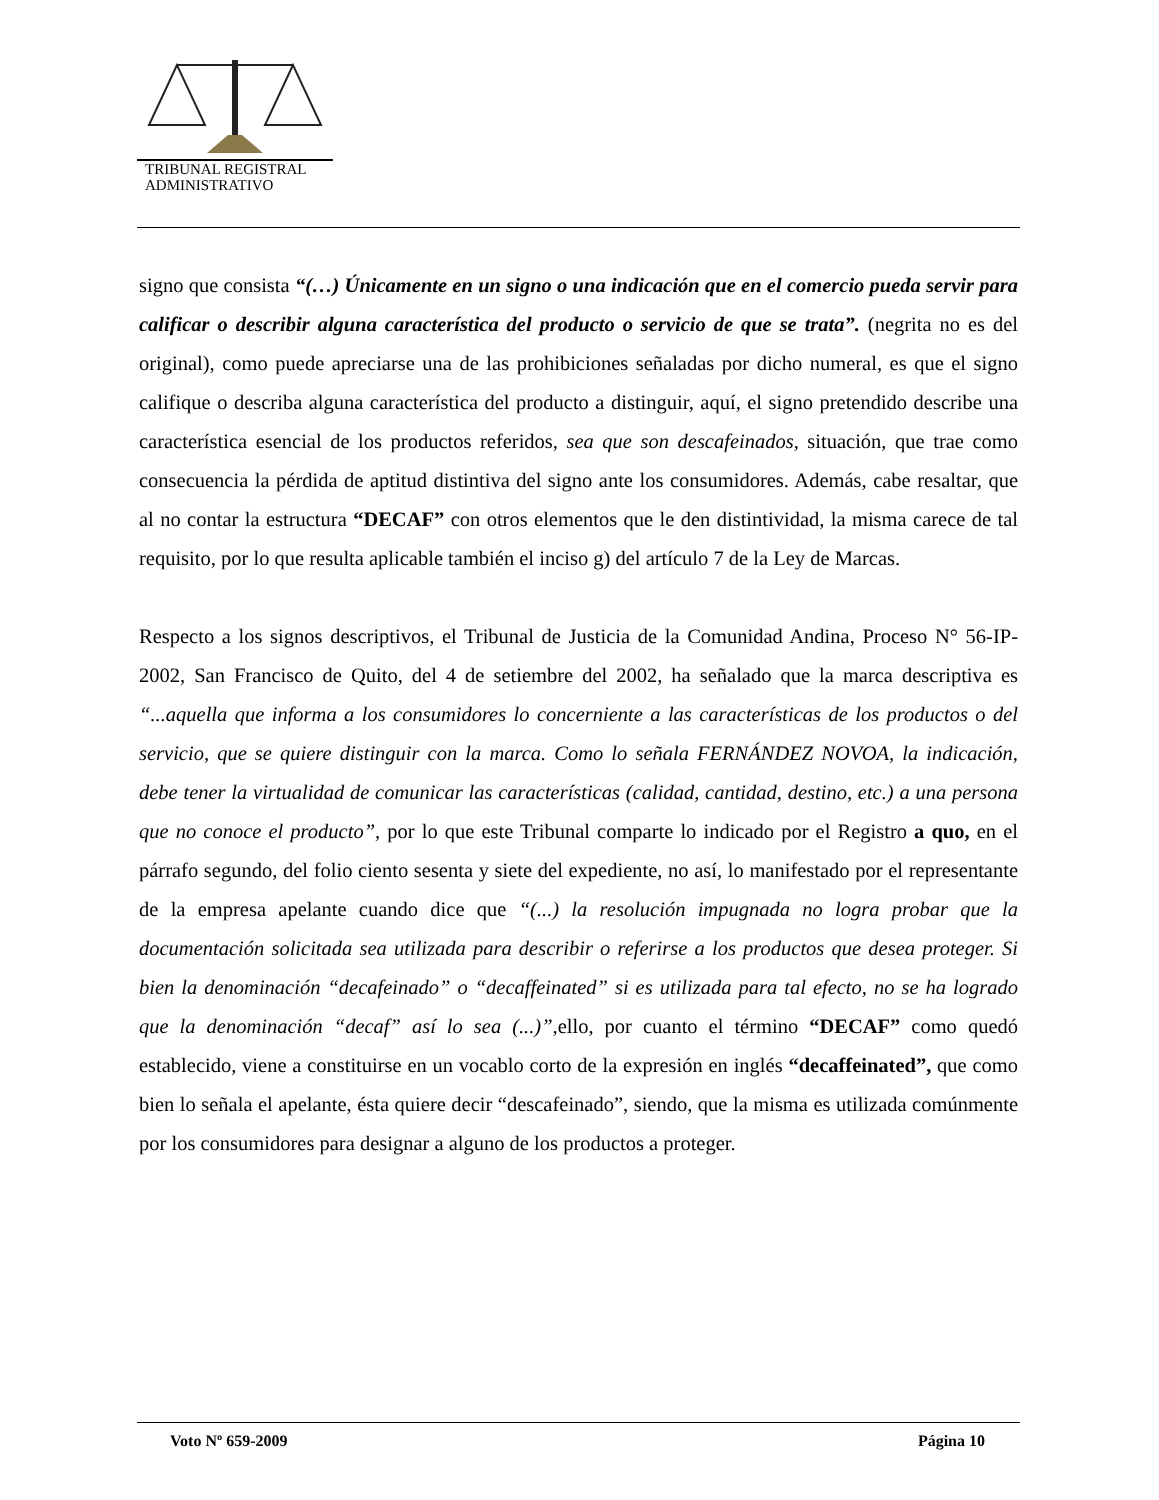TRIBUNAL REGISTRAL
ADMINISTRATIVO
signo que consista “(…) Únicamente en un signo o una indicación que en el comercio pueda servir para calificar o describir alguna característica del producto o servicio de que se trata”. (negrita no es del original), como puede apreciarse una de las prohibiciones señaladas por dicho numeral, es que el signo califique o describa alguna característica del producto a distinguir, aquí, el signo pretendido describe una característica esencial de los productos referidos, sea que son descafeinados, situación, que trae como consecuencia la pérdida de aptitud distintiva del signo ante los consumidores. Además, cabe resaltar, que al no contar la estructura “DECAF” con otros elementos que le den distintividad, la misma carece de tal requisito, por lo que resulta aplicable también el inciso g) del artículo 7 de la Ley de Marcas.
Respecto a los signos descriptivos, el Tribunal de Justicia de la Comunidad Andina, Proceso N° 56-IP-2002, San Francisco de Quito, del 4 de setiembre del 2002, ha señalado que la marca descriptiva es “...aquella que informa a los consumidores lo concerniente a las características de los productos o del servicio, que se quiere distinguir con la marca. Como lo señala FERNÁNDEZ NOVOA, la indicación, debe tener la virtualidad de comunicar las características (calidad, cantidad, destino, etc.) a una persona que no conoce el producto”, por lo que este Tribunal comparte lo indicado por el Registro a quo, en el párrafo segundo, del folio ciento sesenta y siete del expediente, no así, lo manifestado por el representante de la empresa apelante cuando dice que “(...) la resolución impugnada no logra probar que la documentación solicitada sea utilizada para describir o referirse a los productos que desea proteger. Si bien la denominación “decafeinado” o “decaffeinated” si es utilizada para tal efecto, no se ha logrado que la denominación “decaf” así lo sea (...)”, ello, por cuanto el término “DECAF” como quedó establecido, viene a constituirse en un vocablo corto de la expresión en inglés “decaffeinated”, que como bien lo señala el apelante, ésta quiere decir “descafeinado”, siendo, que la misma es utilizada comúnmente por los consumidores para designar a alguno de los productos a proteger.
Voto Nº 659-2009 Página 10